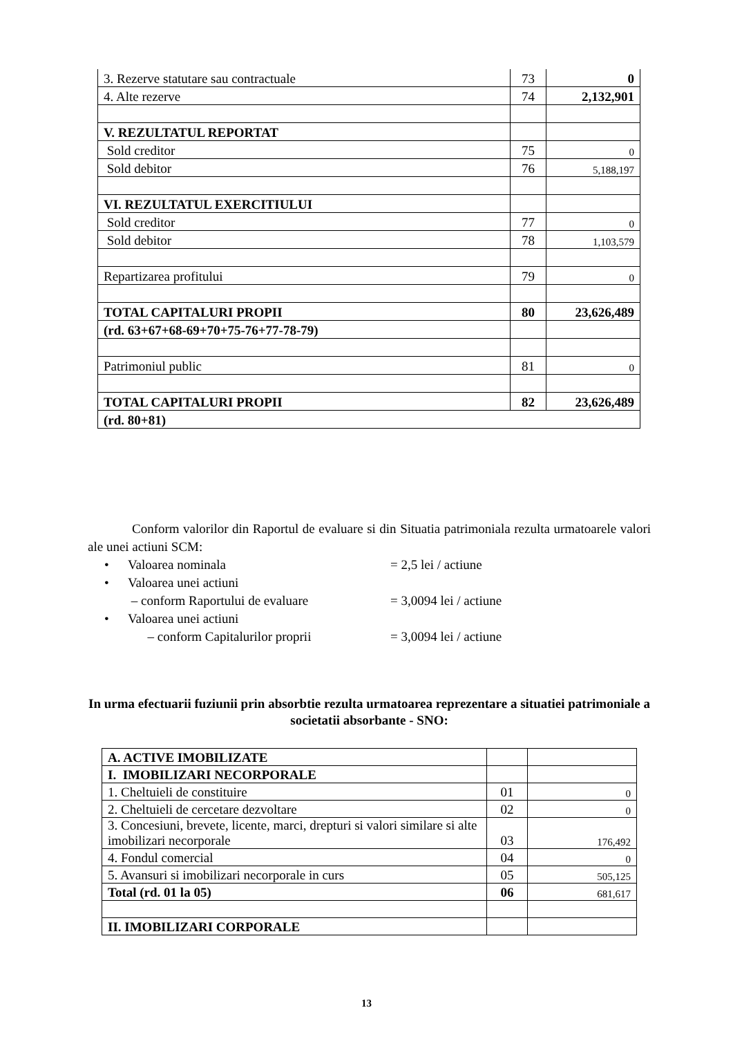| 3. Rezerve statutare sau contractuale | 73 | 0 |
| 4. Alte rezerve | 74 | 2,132,901 |
| V. REZULTATUL REPORTAT | | |
| Sold creditor | 75 | 0 |
| Sold debitor | 76 | 5,188,197 |
| VI. REZULTATUL EXERCITIULUI | | |
| Sold creditor | 77 | 0 |
| Sold debitor | 78 | 1,103,579 |
| Repartizarea profitului | 79 | 0 |
| TOTAL CAPITALURI PROPII | 80 | 23,626,489 |
| (rd. 63+67+68-69+70+75-76+77-78-79) | | |
| Patrimoniul public | 81 | 0 |
| TOTAL CAPITALURI PROPII | 82 | 23,626,489 |
| (rd. 80+81) | | |
Conform valorilor din Raportul de evaluare si din Situatia patrimoniala rezulta urmatoarele valori ale unei actiuni SCM:
• Valoarea nominala = 2,5 lei / actiune
• Valoarea unei actiuni
– conform Raportului de evaluare = 3,0094 lei / actiune
• Valoarea unei actiuni
– conform Capitalurilor proprii = 3,0094 lei / actiune
In urma efectuarii fuziunii prin absorbtie rezulta urmatoarea reprezentare a situatiei patrimoniale a societatii absorbante - SNO:
| A. ACTIVE IMOBILIZATE | | |
| I. IMOBILIZARI NECORPORALE | | |
| 1. Cheltuieli de constituire | 01 | 0 |
| 2. Cheltuieli de cercetare dezvoltare | 02 | 0 |
| 3. Concesiuni, brevete, licente, marci, drepturi si valori similare si alte imobilizari necorporale | 03 | 176,492 |
| 4. Fondul comercial | 04 | 0 |
| 5. Avansuri si imobilizari necorporale in curs | 05 | 505,125 |
| Total (rd. 01 la 05) | 06 | 681,617 |
| II. IMOBILIZARI CORPORALE | | |
13